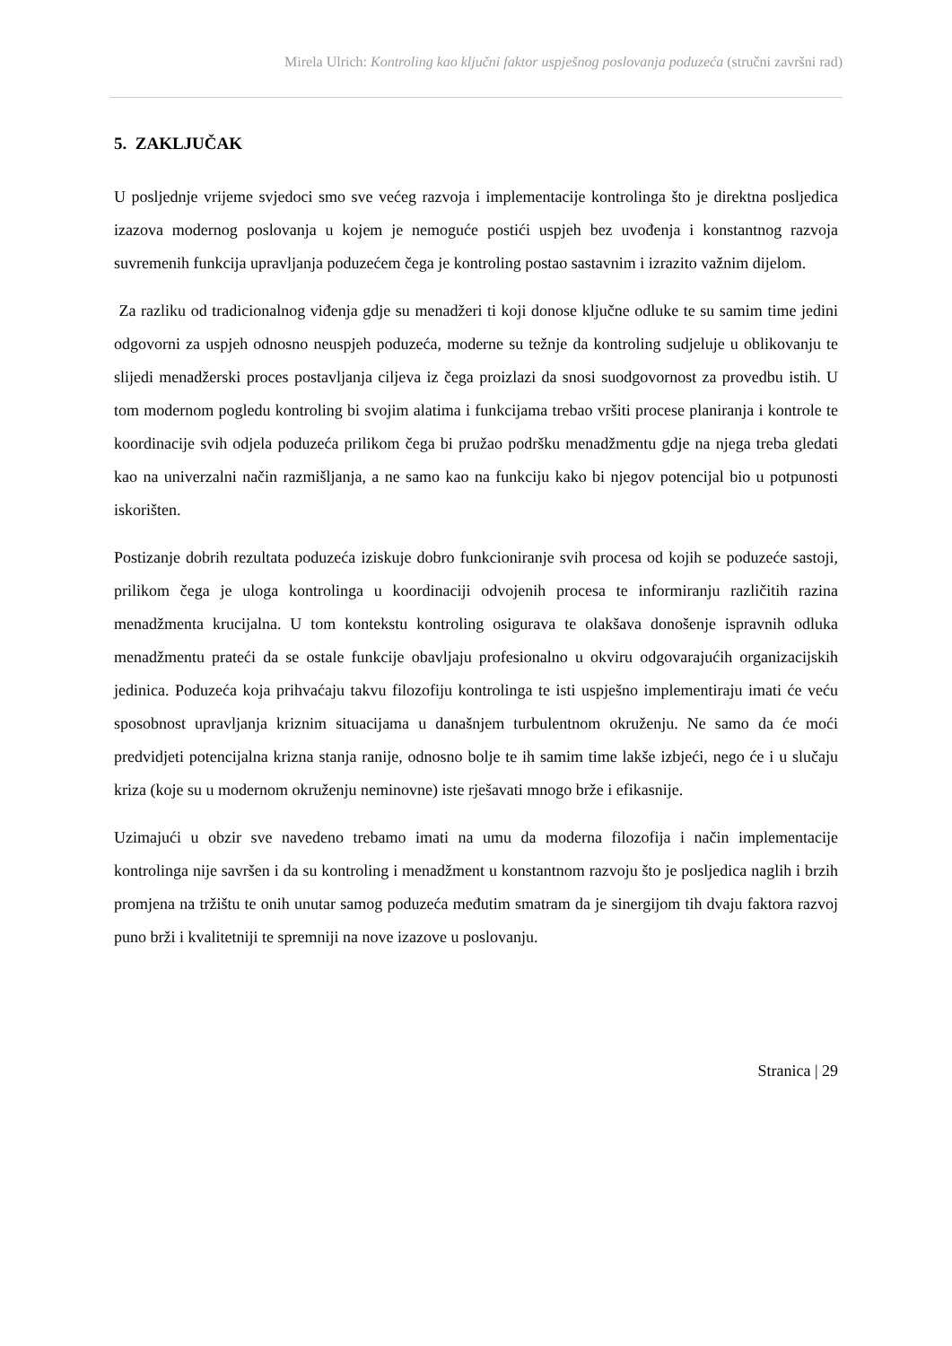Mirela Ulrich: Kontroling kao ključni faktor uspješnog poslovanja poduzeća (stručni završni rad)
5. ZAKLJUČAK
U posljednje vrijeme svjedoci smo sve većeg razvoja i implementacije kontrolinga što je direktna posljedica izazova modernog poslovanja u kojem je nemoguće postići uspjeh bez uvođenja i konstantnog razvoja suvremenih funkcija upravljanja poduzećem čega je kontroling postao sastavnim i izrazito važnim dijelom.
Za razliku od tradicionalnog viđenja gdje su menadžeri ti koji donose ključne odluke te su samim time jedini odgovorni za uspjeh odnosno neuspjeh poduzeća, moderne su težnje da kontroling sudjeluje u oblikovanju te slijedi menadžerski proces postavljanja ciljeva iz čega proizlazi da snosi suodgovornost za provedbu istih. U tom modernom pogledu kontroling bi svojim alatima i funkcijama trebao vršiti procese planiranja i kontrole te koordinacije svih odjela poduzeća prilikom čega bi pružao podršku menadžmentu gdje na njega treba gledati kao na univerzalni način razmišljanja, a ne samo kao na funkciju kako bi njegov potencijal bio u potpunosti iskorišten.
Postizanje dobrih rezultata poduzeća iziskuje dobro funkcioniranje svih procesa od kojih se poduzeće sastoji, prilikom čega je uloga kontrolinga u koordinaciji odvojenih procesa te informiranju različitih razina menadžmenta krucijalna. U tom kontekstu kontroling osigurava te olakšava donošenje ispravnih odluka menadžmentu prateći da se ostale funkcije obavljaju profesionalno u okviru odgovarajućih organizacijskih jedinica. Poduzeća koja prihvaćaju takvu filozofiju kontrolinga te isti uspješno implementiraju imati će veću sposobnost upravljanja kriznim situacijama u današnjem turbulentnom okruženju. Ne samo da će moći predvidjeti potencijalna krizna stanja ranije, odnosno bolje te ih samim time lakše izbjeći, nego će i u slučaju kriza (koje su u modernom okruženju neminovne) iste rješavati mnogo brže i efikasnije.
Uzimajući u obzir sve navedeno trebamo imati na umu da moderna filozofija i način implementacije kontrolinga nije savršen i da su kontroling i menadžment u konstantnom razvoju što je posljedica naglih i brzih promjena na tržištu te onih unutar samog poduzeća međutim smatram da je sinergijom tih dvaju faktora razvoj puno brži i kvalitetniji te spremniji na nove izazove u poslovanju.
Stranica | 29